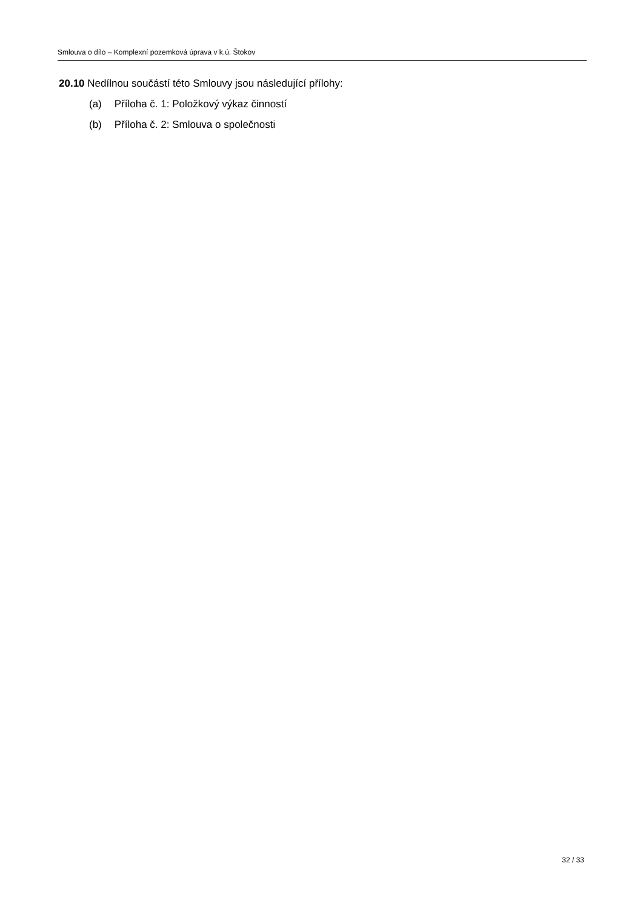Smlouva o dílo – Komplexní pozemková úprava v k.ú. Štokov
20.10 Nedílnou součástí této Smlouvy jsou následující přílohy:
(a) Příloha č. 1: Položkový výkaz činností
(b) Příloha č. 2: Smlouva o společnosti
32 / 33